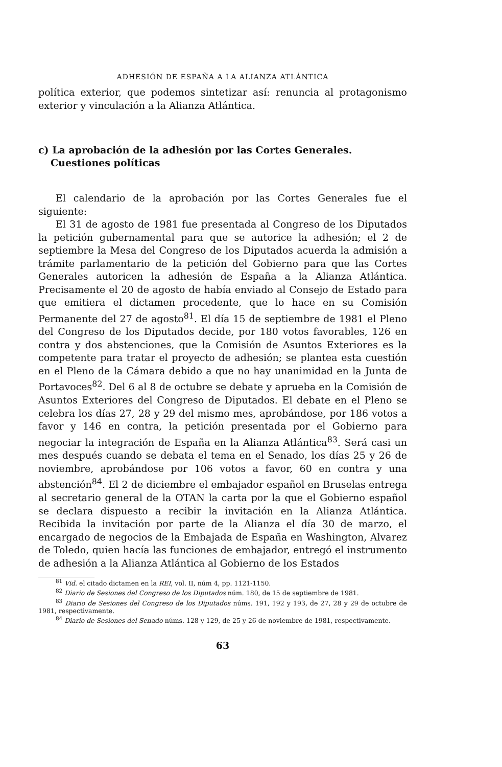ADHESIÓN DE ESPAÑA A LA ALIANZA ATLÁNTICA
política exterior, que podemos sintetizar así: renuncia al protagonismo exterior y vinculación a la Alianza Atlántica.
c) La aprobación de la adhesión por las Cortes Generales. Cuestiones políticas
El calendario de la aprobación por las Cortes Generales fue el siguiente:
El 31 de agosto de 1981 fue presentada al Congreso de los Diputados la petición gubernamental para que se autorice la adhesión; el 2 de septiembre la Mesa del Congreso de los Diputados acuerda la admisión a trámite parlamentario de la petición del Gobierno para que las Cortes Generales autoricen la adhesión de España a la Alianza Atlántica. Precisamente el 20 de agosto de había enviado al Consejo de Estado para que emitiera el dictamen procedente, que lo hace en su Comisión Permanente del 27 de agosto<sup>81</sup>. El día 15 de septiembre de 1981 el Pleno del Congreso de los Diputados decide, por 180 votos favorables, 126 en contra y dos abstenciones, que la Comisión de Asuntos Exteriores es la competente para tratar el proyecto de adhesión; se plantea esta cuestión en el Pleno de la Cámara debido a que no hay unanimidad en la Junta de Portavoces<sup>82</sup>. Del 6 al 8 de octubre se debate y aprueba en la Comisión de Asuntos Exteriores del Congreso de Diputados. El debate en el Pleno se celebra los días 27, 28 y 29 del mismo mes, aprobándose, por 186 votos a favor y 146 en contra, la petición presentada por el Gobierno para negociar la integración de España en la Alianza Atlántica<sup>83</sup>. Será casi un mes después cuando se debata el tema en el Senado, los días 25 y 26 de noviembre, aprobándose por 106 votos a favor, 60 en contra y una abstención<sup>84</sup>. El 2 de diciembre el embajador español en Bruselas entrega al secretario general de la OTAN la carta por la que el Gobierno español se declara dispuesto a recibir la invitación en la Alianza Atlántica. Recibida la invitación por parte de la Alianza el día 30 de marzo, el encargado de negocios de la Embajada de España en Washington, Alvarez de Toledo, quien hacía las funciones de embajador, entregó el instrumento de adhesión a la Alianza Atlántica al Gobierno de los Estados
<sup>81</sup> Vid. el citado dictamen en la REI, vol. II, núm 4, pp. 1121-1150.
<sup>82</sup> Diario de Sesiones del Congreso de los Diputados núm. 180, de 15 de septiembre de 1981.
<sup>83</sup> Diario de Sesiones del Congreso de los Diputados núms. 191, 192 y 193, de 27, 28 y 29 de octubre de 1981, respectivamente.
<sup>84</sup> Diario de Sesiones del Senado núms. 128 y 129, de 25 y 26 de noviembre de 1981, respectivamente.
63